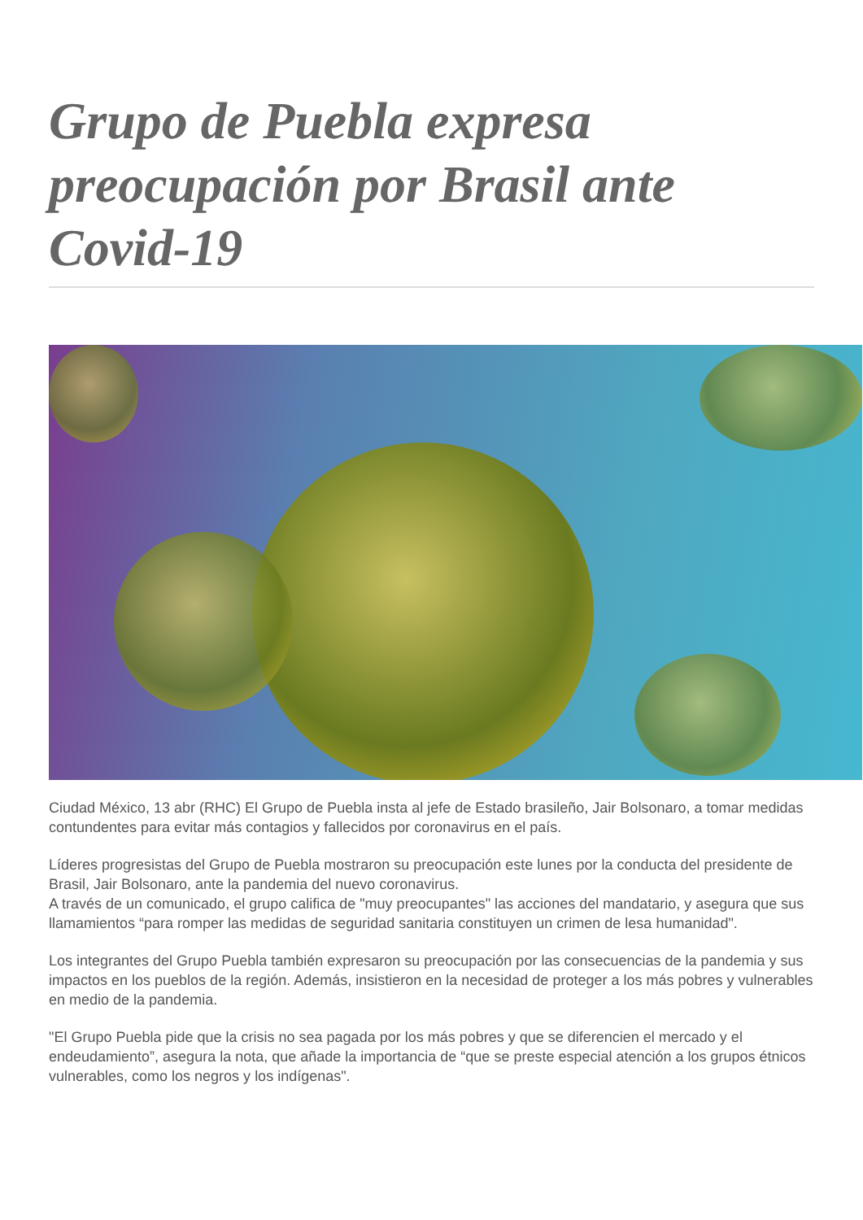Grupo de Puebla expresa preocupación por Brasil ante Covid-19
Ciudad México, 13 abr (RHC) El Grupo de Puebla insta al jefe de Estado brasileño, Jair Bolsonaro, a tomar medidas contundentes para evitar más contagios y fallecidos por coronavirus en el país.
Líderes progresistas del Grupo de Puebla mostraron su preocupación este lunes por la conducta del presidente de Brasil, Jair Bolsonaro, ante la pandemia del nuevo coronavirus.
A través de un comunicado, el grupo califica de "muy preocupantes" las acciones del mandatario, y asegura que sus llamamientos “para romper las medidas de seguridad sanitaria constituyen un crimen de lesa humanidad".
Los integrantes del Grupo Puebla también expresaron su preocupación por las consecuencias de la pandemia y sus impactos en los pueblos de la región. Además, insistieron en la necesidad de proteger a los más pobres y vulnerables en medio de la pandemia.
"El Grupo Puebla pide que la crisis no sea pagada por los más pobres y que se diferencien el mercado y el endeudamiento”, asegura la nota, que añade la importancia de “que se preste especial atención a los grupos étnicos vulnerables, como los negros y los indígenas".